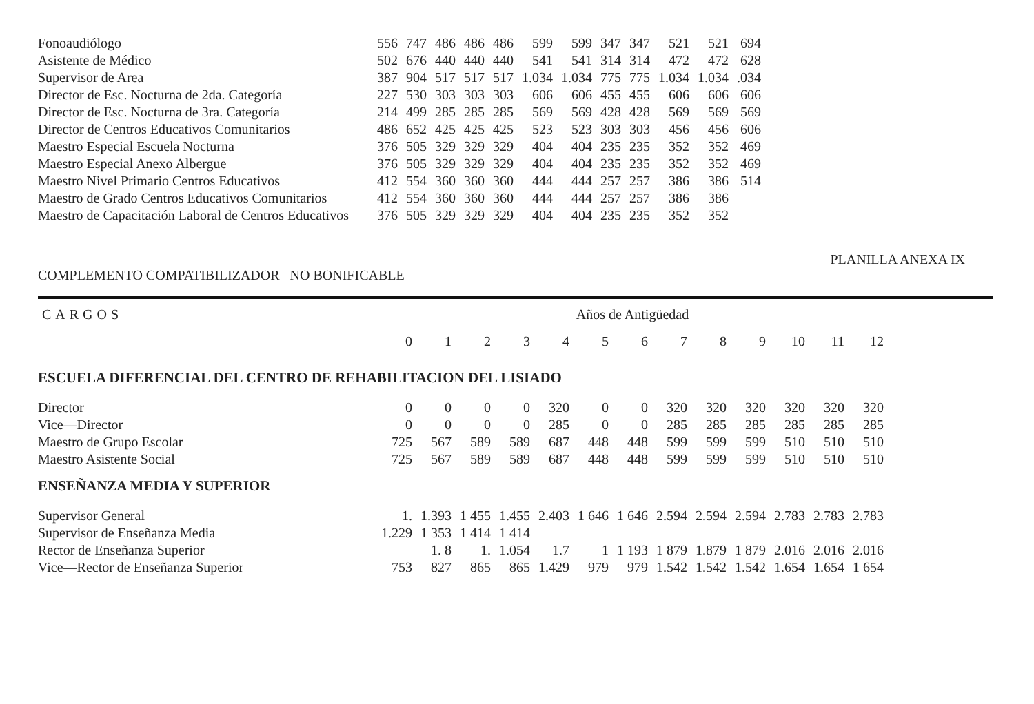| Fonoaudiólogo | 556 | 747 | 486 | 486 | 486 | 599 | 599 | 347 | 347 | 521 | 521 | 694 |
| Asistente de Médico | 502 | 676 | 440 | 440 | 440 | 541 | 541 | 314 | 314 | 472 | 472 | 628 |
| Supervisor de Area | 387 | 904 | 517 | 517 | 517 | 1.034 | 1.034 | 775 | 775 | 1.034 | 1.034 | .034 |
| Director de Esc. Nocturna de 2da. Categoría | 227 | 530 | 303 | 303 | 303 | 606 | 606 | 455 | 455 | 606 | 606 | 606 |
| Director de Esc. Nocturna de 3ra. Categoría | 214 | 499 | 285 | 285 | 285 | 569 | 569 | 428 | 428 | 569 | 569 | 569 |
| Director de Centros Educativos Comunitarios | 486 | 652 | 425 | 425 | 425 | 523 | 523 | 303 | 303 | 456 | 456 | 606 |
| Maestro Especial Escuela Nocturna | 376 | 505 | 329 | 329 | 329 | 404 | 404 | 235 | 235 | 352 | 352 | 469 |
| Maestro Especial Anexo Albergue | 376 | 505 | 329 | 329 | 329 | 404 | 404 | 235 | 235 | 352 | 352 | 469 |
| Maestro Nivel Primario Centros Educativos | 412 | 554 | 360 | 360 | 360 | 444 | 444 | 257 | 257 | 386 | 386 | 514 |
| Maestro de Grado Centros Educativos Comunitarios | 412 | 554 | 360 | 360 | 360 | 444 | 444 | 257 | 257 | 386 | 386 | |
| Maestro de Capacitación Laboral de Centros Educativos | 376 | 505 | 329 | 329 | 329 | 404 | 404 | 235 | 235 | 352 | 352 | |
PLANILLA ANEXA IX
COMPLEMENTO COMPATIBILIZADOR NO BONIFICABLE
| CARGOS | Años de Antigüedad | | | | | | | | | | | | |
| --- | --- | --- | --- | --- | --- | --- | --- | --- | --- | --- | --- | --- | --- |
| | 0 | 1 | 2 | 3 | 4 | 5 | 6 | 7 | 8 | 9 | 10 | 11 | 12 |
| ESCUELA DIFERENCIAL DEL CENTRO DE REHABILITACION DEL LISIADO | | | | | | | | | | | | | |
| Director | 0 | 0 | 0 | 0 | 320 | 0 | 0 | 320 | 320 | 320 | 320 | 320 | 320 |
| Vice—Director | 0 | 0 | 0 | 0 | 285 | 0 | 0 | 285 | 285 | 285 | 285 | 285 | 285 |
| Maestro de Grupo Escolar | 725 | 567 | 589 | 589 | 687 | 448 | 448 | 599 | 599 | 599 | 510 | 510 | 510 |
| Maestro Asistente Social | 725 | 567 | 589 | 589 | 687 | 448 | 448 | 599 | 599 | 599 | 510 | 510 | 510 |
| ENSEÑANZA MEDIA Y SUPERIOR | | | | | | | | | | | | | |
| Supervisor General | 1. | 1.393 | 1 455 | 1.455 | 2.403 | 1 646 | 1 646 | 2.594 | 2.594 | 2.594 | 2.783 | 2.783 | 2.783 |
| Supervisor de Enseñanza Media | 1.229 | 1 353 | 1 414 | 1 414 | | | | | | | | | |
| Rector de Enseñanza Superior | | 1. 8 | 1. | 1.054 | 1.7 | 1 | 1 193 | 1 879 | 1.879 | 1 879 | 2.016 | 2.016 | 2.016 |
| Vice—Rector de Enseñanza Superior | 753 | 827 | 865 | 865 | 1.429 | 979 | 979 | 1.542 | 1.542 | 1.542 | 1.654 | 1.654 | 1 654 |